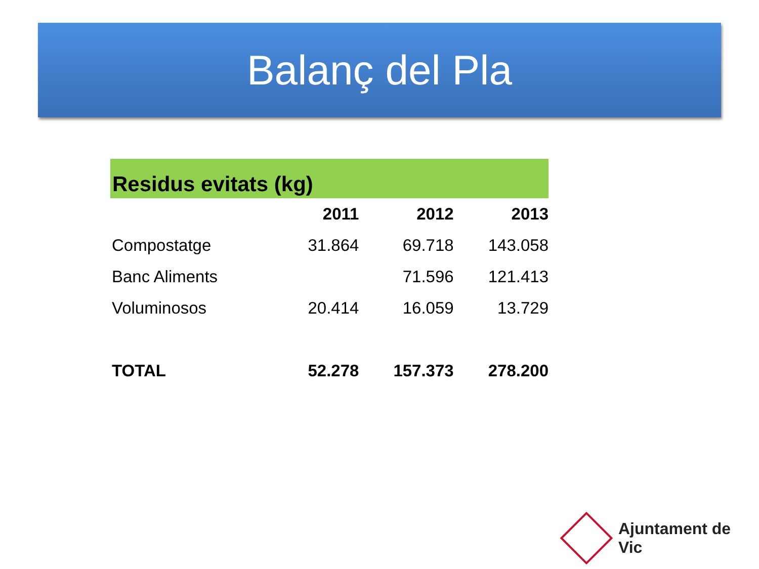Balanç del Pla
Residus evitats (kg)
| | 2011 | 2012 | 2013 |
| --- | --- | --- | --- |
| Compostatge | 31.864 | 69.718 | 143.058 |
| Banc Aliments | | 71.596 | 121.413 |
| Voluminosos | 20.414 | 16.059 | 13.729 |
| TOTAL | 52.278 | 157.373 | 278.200 |
Ajuntament de Vic